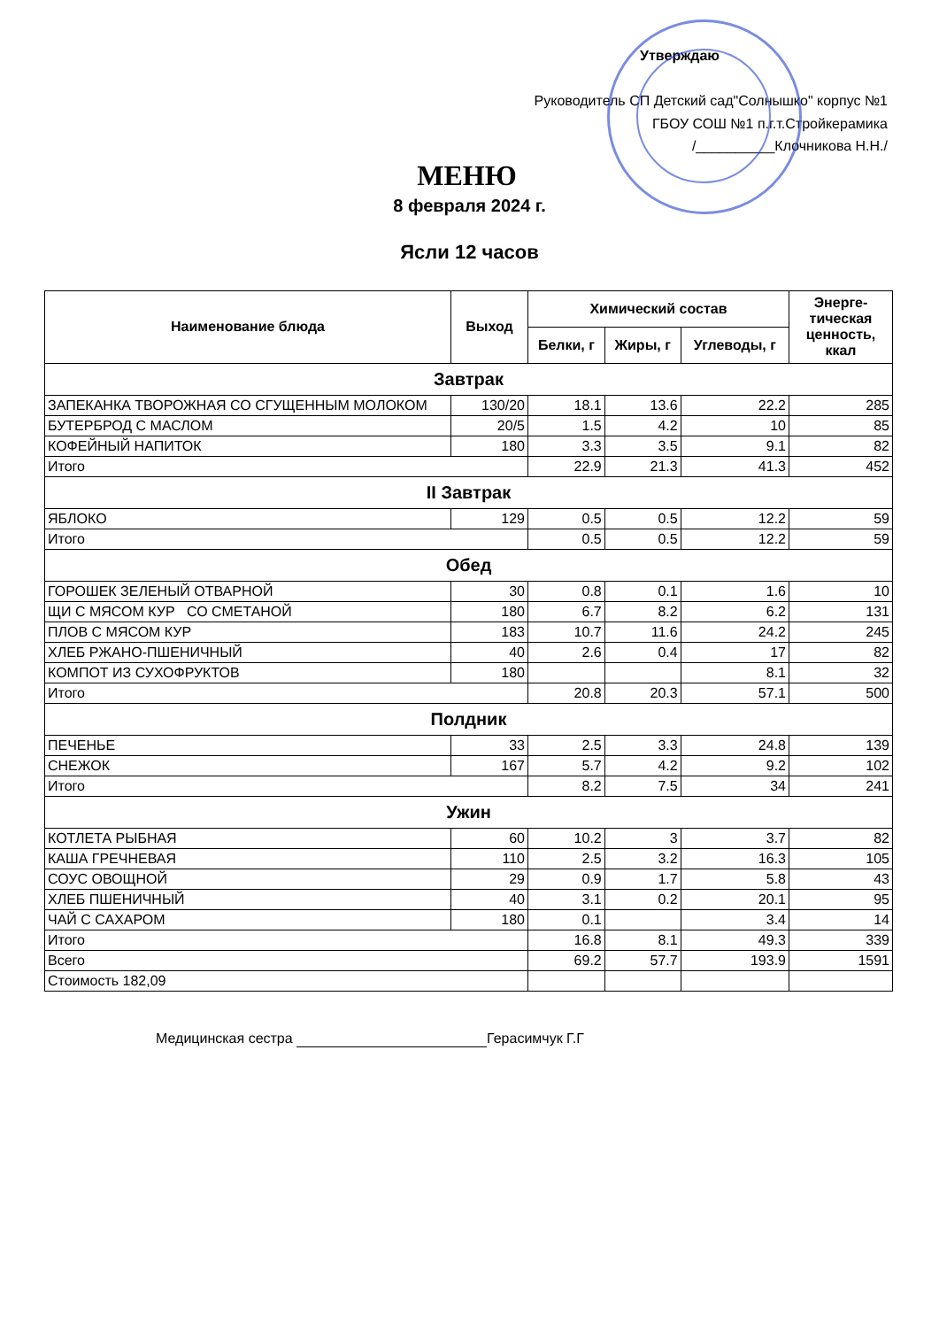Утверждаю
Руководитель СП Детский сад"Солнышко" корпус №1
ГБОУ СОШ №1 п.г.т.Стройкерамика
/__________Клочникова Н.Н./
МЕНЮ
8 февраля 2024 г.
Ясли 12 часов
| Наименование блюда | Выход | Химический состав | | | Энерге- тическая ценность, ккал |
| --- | --- | --- | --- | --- | --- |
| | | Белки, г | Жиры, г | Углеводы, г | |
| Завтрак | | | | | |
| ЗАПЕКАНКА ТВОРОЖНАЯ СО СГУЩЕННЫМ МОЛОКОМ | 130/20 | 18.1 | 13.6 | 22.2 | 285 |
| БУТЕРБРОД С МАСЛОМ | 20/5 | 1.5 | 4.2 | 10 | 85 |
| КОФЕЙНЫЙ НАПИТОК | 180 | 3.3 | 3.5 | 9.1 | 82 |
| Итого | | 22.9 | 21.3 | 41.3 | 452 |
| II Завтрак | | | | | |
| ЯБЛОКО | 129 | 0.5 | 0.5 | 12.2 | 59 |
| Итого | | 0.5 | 0.5 | 12.2 | 59 |
| Обед | | | | | |
| ГОРОШЕК ЗЕЛЕНЫЙ ОТВАРНОЙ | 30 | 0.8 | 0.1 | 1.6 | 10 |
| ЩИ С МЯСОМ КУР СО СМЕТАНОЙ | 180 | 6.7 | 8.2 | 6.2 | 131 |
| ПЛОВ С МЯСОМ КУР | 183 | 10.7 | 11.6 | 24.2 | 245 |
| ХЛЕБ РЖАНО-ПШЕНИЧНЫЙ | 40 | 2.6 | 0.4 | 17 | 82 |
| КОМПОТ ИЗ СУХОФРУКТОВ | 180 | | | 8.1 | 32 |
| Итого | | 20.8 | 20.3 | 57.1 | 500 |
| Полдник | | | | | |
| ПЕЧЕНЬЕ | 33 | 2.5 | 3.3 | 24.8 | 139 |
| СНЕЖОК | 167 | 5.7 | 4.2 | 9.2 | 102 |
| Итого | | 8.2 | 7.5 | 34 | 241 |
| Ужин | | | | | |
| КОТЛЕТА РЫБНАЯ | 60 | 10.2 | 3 | 3.7 | 82 |
| КАША ГРЕЧНЕВАЯ | 110 | 2.5 | 3.2 | 16.3 | 105 |
| СОУС ОВОЩНОЙ | 29 | 0.9 | 1.7 | 5.8 | 43 |
| ХЛЕБ ПШЕНИЧНЫЙ | 40 | 3.1 | 0.2 | 20.1 | 95 |
| ЧАЙ С САХАРОМ | 180 | 0.1 | | 3.4 | 14 |
| Итого | | 16.8 | 8.1 | 49.3 | 339 |
| Всего | | 69.2 | 57.7 | 193.9 | 1591 |
| Стоимость 182,09 | | | | | |
Медицинская сестра Герасимчук Г.Г